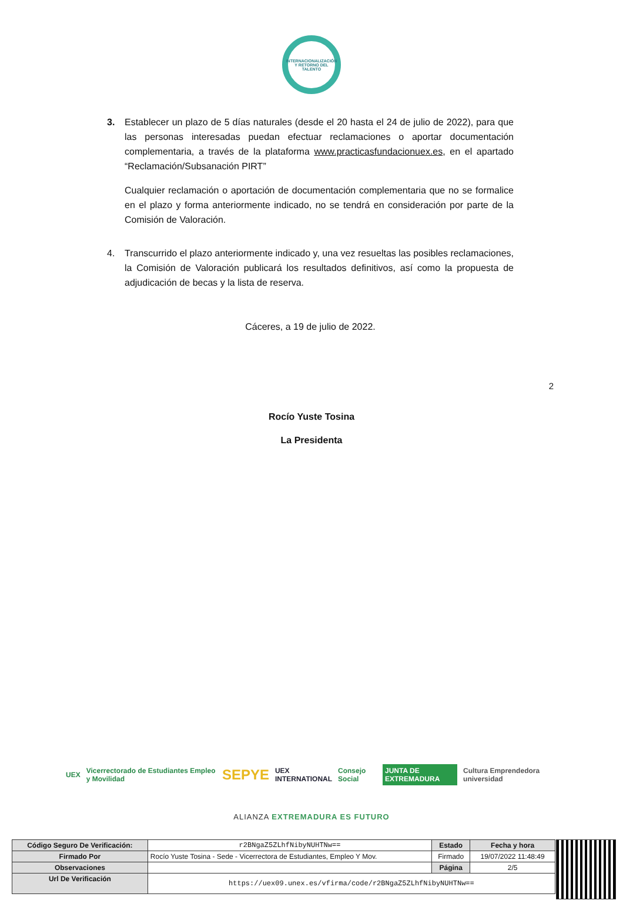INTERNACIONALIZACIÓN
Y RETORNO DEL
TALENTO
3. Establecer un plazo de 5 días naturales (desde el 20 hasta el 24 de julio de 2022), para que las personas interesadas puedan efectuar reclamaciones o aportar documentación complementaria, a través de la plataforma www.practicasfundacionuex.es, en el apartado “Reclamación/Subsanación PIRT”
Cualquier reclamación o aportación de documentación complementaria que no se formalice en el plazo y forma anteriormente indicado, no se tendrá en consideración por parte de la Comisión de Valoración.
4. Transcurrido el plazo anteriormente indicado y, una vez resueltas las posibles reclamaciones, la Comisión de Valoración publicará los resultados definitivos, así como la propuesta de adjudicación de becas y la lista de reserva.
Cáceres, a 19 de julio de 2022.
2
Rocío Yuste Tosina
La Presidenta
UEX Vicerrectorado de Estudiantes Empleo y Movilidad SEPYE UEX INTERNATIONAL Consejo Social JUNTA DE EXTREMADURA Cultura Emprendedora universidad
ALIANZA EXTREMADURA ES FUTURO
| Código Seguro De Verificación: | r2BNgaZ5ZLhfNibyNUHTNw== | Estado | Fecha y hora |
| Firmado Por | Rocío Yuste Tosina - Sede - Vicerrectora de Estudiantes, Empleo Y Mov. | Firmado | 19/07/2022 11:48:49 |
| Observaciones | | Página | 2/5 |
| Url De Verificación | https://uex09.unex.es/vfirma/code/r2BNgaZ5ZLhfNibyNUHTNw== | | |